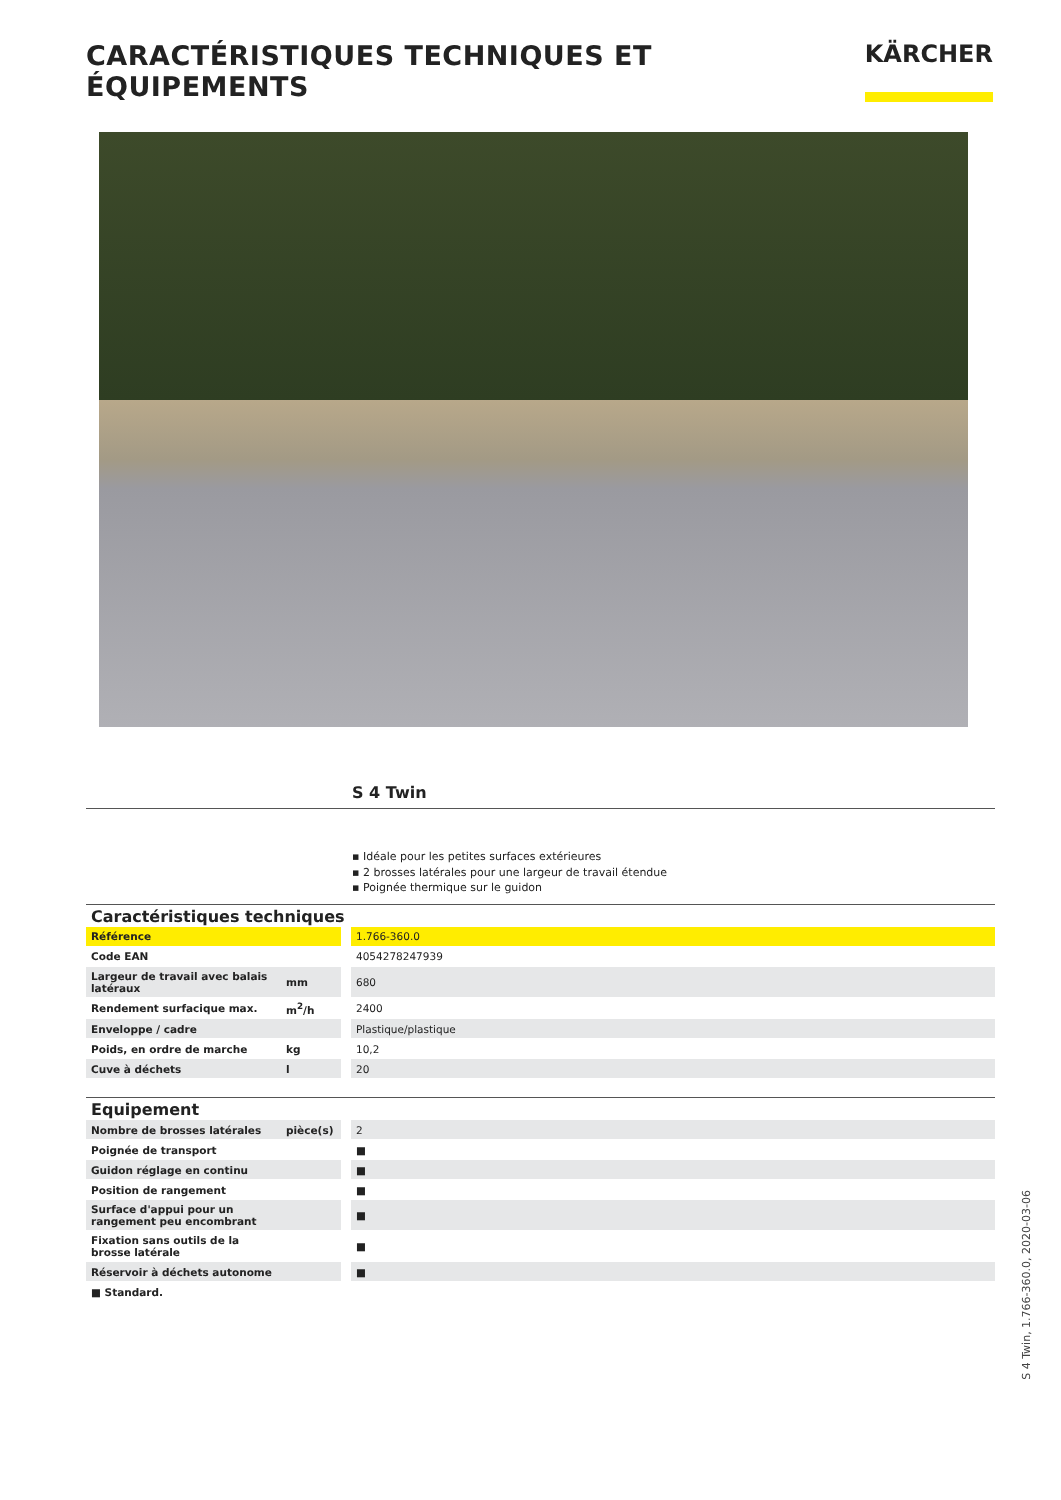CARACTÉRISTIQUES TECHNIQUES ET ÉQUIPEMENTS
KÄRCHER
S 4 Twin
▪ Idéale pour les petites surfaces extérieures
▪ 2 brosses latérales pour une largeur de travail étendue
▪ Poignée thermique sur le guidon
Caractéristiques techniques
| Référence | | | 1.766-360.0 |
| Code EAN | | | 4054278247939 |
| Largeur de travail avec balais latéraux | mm | | 680 |
| Rendement surfacique max. | m<sup>2</sup>/h | | 2400 |
| Enveloppe / cadre | | | Plastique/plastique |
| Poids, en ordre de marche | kg | | 10,2 |
| Cuve à déchets | l | | 20 |
Equipement
| Nombre de brosses latérales | pièce(s) | | 2 |
| Poignée de transport | | | ■ |
| Guidon réglage en continu | | | ■ |
| Position de rangement | | | ■ |
| Surface d'appui pour un rangement peu encombrant | | | ■ |
| Fixation sans outils de la brosse latérale | | | ■ |
| Réservoir à déchets autonome | | | ■ |
■ Standard.
S 4 Twin, 1.766-360.0, 2020-03-06